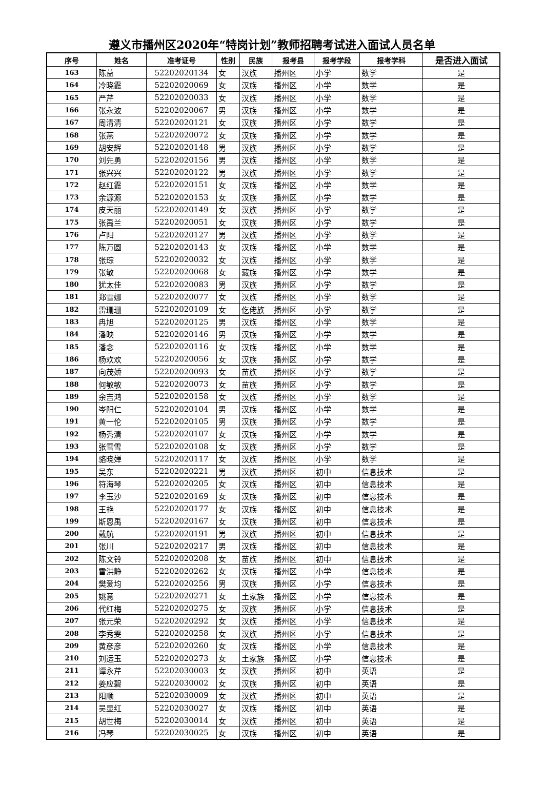遵义市播州区2020年“特岗计划”教师招聘考试进入面试人员名单
| 序号 | 姓名 | 准考证号 | 性别 | 民族 | 报考县 | 报考学段 | 报考学科 | 是否进入面试 |
| --- | --- | --- | --- | --- | --- | --- | --- | --- |
| 163 | 陈益 | 52202020134 | 女 | 汉族 | 播州区 | 小学 | 数学 | 是 |
| 164 | 冷晓霞 | 52202020069 | 女 | 汉族 | 播州区 | 小学 | 数学 | 是 |
| 165 | 严芹 | 52202020033 | 女 | 汉族 | 播州区 | 小学 | 数学 | 是 |
| 166 | 张永波 | 52202020067 | 男 | 汉族 | 播州区 | 小学 | 数学 | 是 |
| 167 | 周清清 | 52202020121 | 女 | 汉族 | 播州区 | 小学 | 数学 | 是 |
| 168 | 张燕 | 52202020072 | 女 | 汉族 | 播州区 | 小学 | 数学 | 是 |
| 169 | 胡安辉 | 52202020148 | 男 | 汉族 | 播州区 | 小学 | 数学 | 是 |
| 170 | 刘先勇 | 52202020156 | 男 | 汉族 | 播州区 | 小学 | 数学 | 是 |
| 171 | 张兴兴 | 52202020122 | 男 | 汉族 | 播州区 | 小学 | 数学 | 是 |
| 172 | 赵红霞 | 52202020151 | 女 | 汉族 | 播州区 | 小学 | 数学 | 是 |
| 173 | 余源源 | 52202020153 | 女 | 汉族 | 播州区 | 小学 | 数学 | 是 |
| 174 | 皮天丽 | 52202020149 | 女 | 汉族 | 播州区 | 小学 | 数学 | 是 |
| 175 | 张禹兰 | 52202020051 | 女 | 汉族 | 播州区 | 小学 | 数学 | 是 |
| 176 | 卢阳 | 52202020127 | 男 | 汉族 | 播州区 | 小学 | 数学 | 是 |
| 177 | 陈万圆 | 52202020143 | 女 | 汉族 | 播州区 | 小学 | 数学 | 是 |
| 178 | 张琮 | 52202020032 | 女 | 汉族 | 播州区 | 小学 | 数学 | 是 |
| 179 | 张敏 | 52202020068 | 女 | 藏族 | 播州区 | 小学 | 数学 | 是 |
| 180 | 犹太佳 | 52202020083 | 男 | 汉族 | 播州区 | 小学 | 数学 | 是 |
| 181 | 郑雪娜 | 52202020077 | 女 | 汉族 | 播州区 | 小学 | 数学 | 是 |
| 182 | 雷珊珊 | 52202020109 | 女 | 仡佬族 | 播州区 | 小学 | 数学 | 是 |
| 183 | 冉旭 | 52202020125 | 男 | 汉族 | 播州区 | 小学 | 数学 | 是 |
| 184 | 潘映 | 52202020146 | 男 | 汉族 | 播州区 | 小学 | 数学 | 是 |
| 185 | 潘念 | 52202020116 | 女 | 汉族 | 播州区 | 小学 | 数学 | 是 |
| 186 | 杨欢欢 | 52202020056 | 女 | 汉族 | 播州区 | 小学 | 数学 | 是 |
| 187 | 向茂娇 | 52202020093 | 女 | 苗族 | 播州区 | 小学 | 数学 | 是 |
| 188 | 何敏敏 | 52202020073 | 女 | 苗族 | 播州区 | 小学 | 数学 | 是 |
| 189 | 余吉鸿 | 52202020158 | 女 | 汉族 | 播州区 | 小学 | 数学 | 是 |
| 190 | 岑阳仁 | 52202020104 | 男 | 汉族 | 播州区 | 小学 | 数学 | 是 |
| 191 | 黄一伦 | 52202020105 | 男 | 汉族 | 播州区 | 小学 | 数学 | 是 |
| 192 | 杨秀清 | 52202020107 | 女 | 汉族 | 播州区 | 小学 | 数学 | 是 |
| 193 | 张雪雪 | 52202020108 | 女 | 汉族 | 播州区 | 小学 | 数学 | 是 |
| 194 | 骆晓婵 | 52202020117 | 女 | 汉族 | 播州区 | 小学 | 数学 | 是 |
| 195 | 吴东 | 52202020221 | 男 | 汉族 | 播州区 | 初中 | 信息技术 | 是 |
| 196 | 符海琴 | 52202020205 | 女 | 汉族 | 播州区 | 初中 | 信息技术 | 是 |
| 197 | 李玉沙 | 52202020169 | 女 | 汉族 | 播州区 | 初中 | 信息技术 | 是 |
| 198 | 王艳 | 52202020177 | 女 | 汉族 | 播州区 | 初中 | 信息技术 | 是 |
| 199 | 斯恩禹 | 52202020167 | 女 | 汉族 | 播州区 | 初中 | 信息技术 | 是 |
| 200 | 戴航 | 52202020191 | 男 | 汉族 | 播州区 | 初中 | 信息技术 | 是 |
| 201 | 张川 | 52202020217 | 男 | 汉族 | 播州区 | 初中 | 信息技术 | 是 |
| 202 | 陈文铃 | 52202020208 | 女 | 苗族 | 播州区 | 初中 | 信息技术 | 是 |
| 203 | 雷洪静 | 52202020262 | 女 | 汉族 | 播州区 | 小学 | 信息技术 | 是 |
| 204 | 樊爱均 | 52202020256 | 男 | 汉族 | 播州区 | 小学 | 信息技术 | 是 |
| 205 | 姚意 | 52202020271 | 女 | 土家族 | 播州区 | 小学 | 信息技术 | 是 |
| 206 | 代红梅 | 52202020275 | 女 | 汉族 | 播州区 | 小学 | 信息技术 | 是 |
| 207 | 张元荣 | 52202020292 | 女 | 汉族 | 播州区 | 小学 | 信息技术 | 是 |
| 208 | 李秀雯 | 52202020258 | 女 | 汉族 | 播州区 | 小学 | 信息技术 | 是 |
| 209 | 黄彦彦 | 52202020260 | 女 | 汉族 | 播州区 | 小学 | 信息技术 | 是 |
| 210 | 刘运玉 | 52202020273 | 女 | 土家族 | 播州区 | 小学 | 信息技术 | 是 |
| 211 | 谭永芹 | 52202030003 | 女 | 汉族 | 播州区 | 初中 | 英语 | 是 |
| 212 | 姜应碧 | 52202030002 | 女 | 汉族 | 播州区 | 初中 | 英语 | 是 |
| 213 | 阳顺 | 52202030009 | 女 | 汉族 | 播州区 | 初中 | 英语 | 是 |
| 214 | 吴显红 | 52202030027 | 女 | 汉族 | 播州区 | 初中 | 英语 | 是 |
| 215 | 胡世梅 | 52202030014 | 女 | 汉族 | 播州区 | 初中 | 英语 | 是 |
| 216 | 冯琴 | 52202030025 | 女 | 汉族 | 播州区 | 初中 | 英语 | 是 |